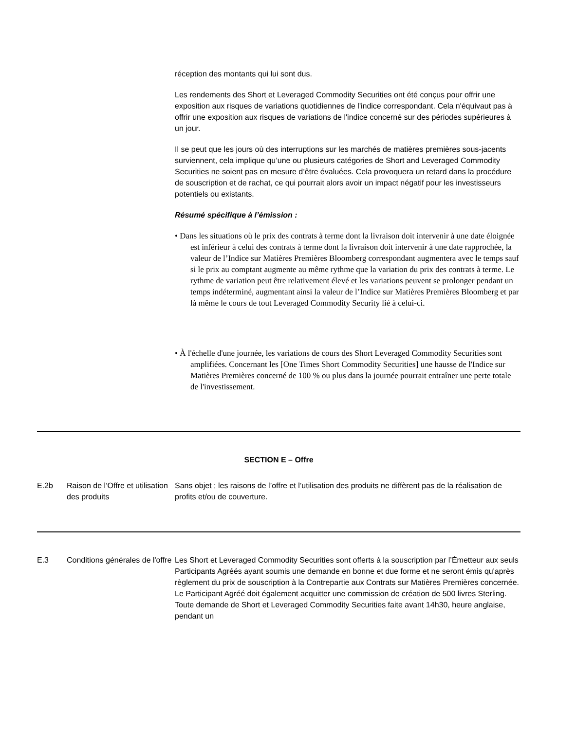réception des montants qui lui sont dus.
Les rendements des Short et Leveraged Commodity Securities ont été conçus pour offrir une exposition aux risques de variations quotidiennes de l'indice correspondant. Cela n'équivaut pas à offrir une exposition aux risques de variations de l'indice concerné sur des périodes supérieures à un jour.
Il se peut que les jours où des interruptions sur les marchés de matières premières sous-jacents surviennent, cela implique qu’une ou plusieurs catégories de Short and Leveraged Commodity Securities ne soient pas en mesure d’être évaluées. Cela provoquera un retard dans la procédure de souscription et de rachat, ce qui pourrait alors avoir un impact négatif pour les investisseurs potentiels ou existants.
Résumé spécifique à l’émission :
• Dans les situations où le prix des contrats à terme dont la livraison doit intervenir à une date éloignée est inférieur à celui des contrats à terme dont la livraison doit intervenir à une date rapprochée, la valeur de l’Indice sur Matières Premières Bloomberg correspondant augmentera avec le temps sauf si le prix au comptant augmente au même rythme que la variation du prix des contrats à terme. Le rythme de variation peut être relativement élevé et les variations peuvent se prolonger pendant un temps indéterminé, augmentant ainsi la valeur de l’Indice sur Matières Premières Bloomberg et par là même le cours de tout Leveraged Commodity Security lié à celui-ci.
• À l'échelle d'une journée, les variations de cours des Short Leveraged Commodity Securities sont amplifiées. Concernant les [One Times Short Commodity Securities] une hausse de l'Indice sur Matières Premières concerné de 100 % ou plus dans la journée pourrait entraîner une perte totale de l'investissement.
| SECTION E – Offre | | |
| E.2b | Raison de l’Offre et utilisation des produits | Sans objet ; les raisons de l’offre et l’utilisation des produits ne diffèrent pas de la réalisation de profits et/ou de couverture. |
| E.3 | Conditions générales de l'offre | Les Short et Leveraged Commodity Securities sont offerts à la souscription par l’Émetteur aux seuls Participants Agréés ayant soumis une demande en bonne et due forme et ne seront émis qu'après règlement du prix de souscription à la Contrepartie aux Contrats sur Matières Premières concernée. Le Participant Agréé doit également acquitter une commission de création de 500 livres Sterling. Toute demande de Short et Leveraged Commodity Securities faite avant 14h30, heure anglaise, pendant un |